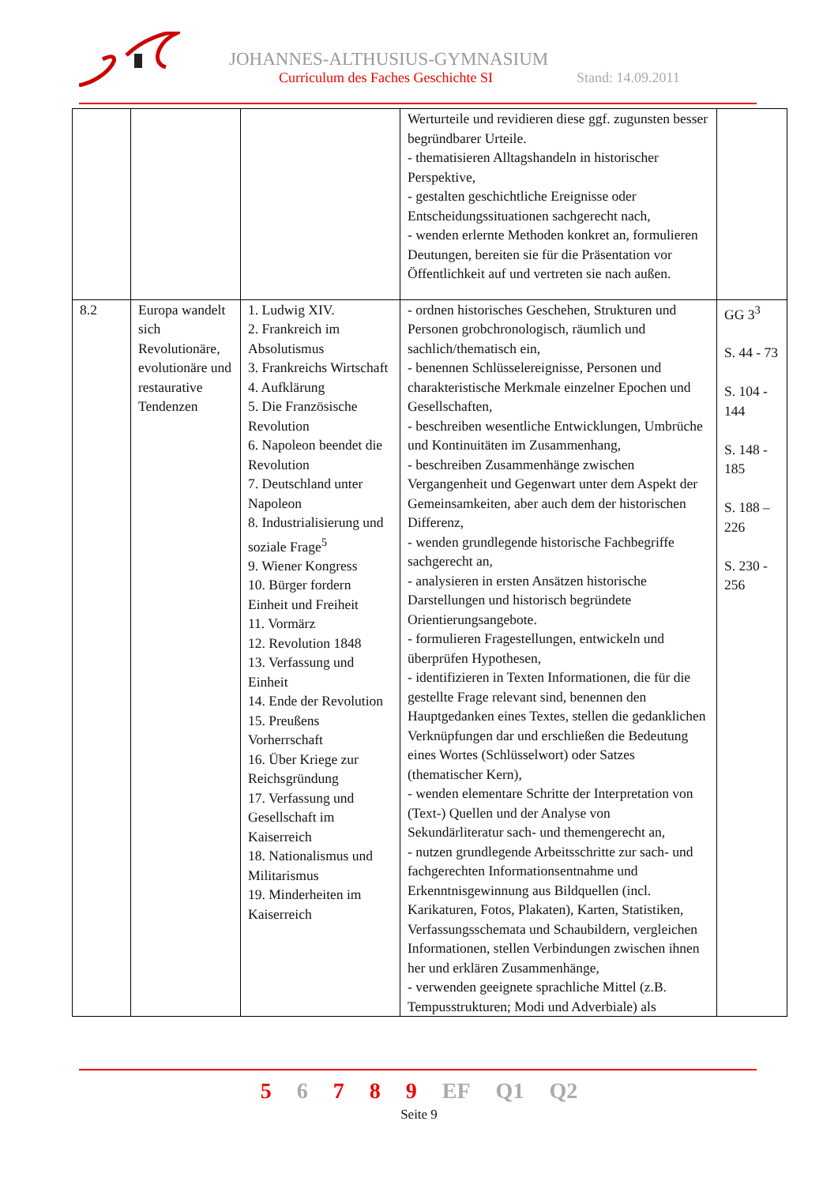JOHANNES-ALTHUSIUS-GYMNASIUM
Curriculum des Faches Geschichte SI
Stand: 14.09.2011
| | | | Werturteile und revidieren diese ggf. zugunsten besser begründbarer Urteile. - thematisieren Alltagshandeln in historischer Perspektive, - gestalten geschichtliche Ereignisse oder Entscheidungssituationen sachgerecht nach, - wenden erlernte Methoden konkret an, formulieren Deutungen, bereiten sie für die Präsentation vor Öffentlichkeit auf und vertreten sie nach außen. | |
| 8.2 | Europa wandelt sich Revolutionäre, evolutionäre und restaurative Tendenzen | 1. Ludwig XIV. 2. Frankreich im Absolutismus 3. Frankreichs Wirtschaft 4. Aufklärung 5. Die Französische Revolution 6. Napoleon beendet die Revolution 7. Deutschland unter Napoleon 8. Industrialisierung und soziale Frage<sup>5</sup> 9. Wiener Kongress 10. Bürger fordern Einheit und Freiheit 11. Vormärz 12. Revolution 1848 13. Verfassung und Einheit 14. Ende der Revolution 15. Preußens Vorherrschaft 16. Über Kriege zur Reichsgründung 17. Verfassung und Gesellschaft im Kaiserreich 18. Nationalismus und Militarismus 19. Minderheiten im Kaiserreich | - ordnen historisches Geschehen, Strukturen und Personen grobchronologisch, räumlich und sachlich/thematisch ein, - benennen Schlüsselereignisse, Personen und charakteristische Merkmale einzelner Epochen und Gesellschaften, - beschreiben wesentliche Entwicklungen, Umbrüche und Kontinuitäten im Zusammenhang, - beschreiben Zusammenhänge zwischen Vergangenheit und Gegenwart unter dem Aspekt der Gemeinsamkeiten, aber auch dem der historischen Differenz, - wenden grundlegende historische Fachbegriffe sachgerecht an, - analysieren in ersten Ansätzen historische Darstellungen und historisch begründete Orientierungsangebote. - formulieren Fragestellungen, entwickeln und überprüfen Hypothesen, - identifizieren in Texten Informationen, die für die gestellte Frage relevant sind, benennen den Hauptgedanken eines Textes, stellen die gedanklichen Verknüpfungen dar und erschließen die Bedeutung eines Wortes (Schlüsselwort) oder Satzes (thematischer Kern), - wenden elementare Schritte der Interpretation von (Text-) Quellen und der Analyse von Sekundärliteratur sach- und themengerecht an, - nutzen grundlegende Arbeitsschritte zur sach- und fachgerechten Informationsentnahme und Erkenntnisgewinnung aus Bildquellen (incl. Karikaturen, Fotos, Plakaten), Karten, Statistiken, Verfassungsschemata und Schaubildern, vergleichen Informationen, stellen Verbindungen zwischen ihnen her und erklären Zusammenhänge, - verwenden geeignete sprachliche Mittel (z.B. Tempusstrukturen; Modi und Adverbiale) als | GG 3<sup>3</sup> S. 44 - 73 S. 104 - 144 S. 148 - 185 S. 188 – 226 S. 230 - 256 |
5 6 7 8 9 EF Q1 Q2
Seite 9